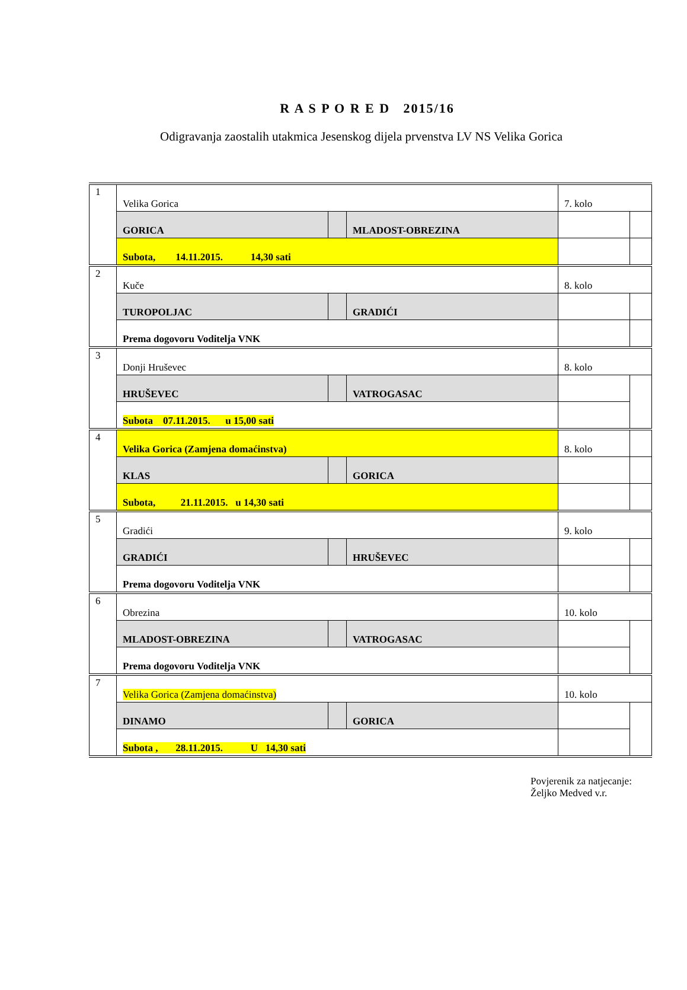R A S P O R E D 2015/16
Odigravanja zaostalih utakmica Jesenskog dijela prvenstva LV NS Velika Gorica
| 1 | Velika Gorica | | | 7. kolo | |
| | GORICA | | MLADOST-OBREZINA | | |
| | Subota, 14.11.2015. 14,30 sati | | | | |
| 2 | Kuče | | | 8. kolo | |
| | TUROPOLJAC | | GRADIĆI | | |
| | Prema dogovoru Voditelja VNK | | | | |
| 3 | Donji Hruševec | | | 8. kolo | |
| | HRUŠEVEC | | VATROGASAC | | |
| | Subota 07.11.2015. u 15,00 sati | | | | |
| 4 | Velika Gorica (Zamjena domaćinstva) | | | 8. kolo | |
| | KLAS | | GORICA | | |
| | Subota, 21.11.2015. u 14,30 sati | | | | |
| 5 | Gradići | | | 9. kolo | |
| | GRADIĆI | | HRUŠEVEC | | |
| | Prema dogovoru Voditelja VNK | | | | |
| 6 | Obrezina | | | 10. kolo | |
| | MLADOST-OBREZINA | | VATROGASAC | | |
| | Prema dogovoru Voditelja VNK | | | | |
| 7 | Velika Gorica (Zamjena domaćinstva) | | | 10. kolo | |
| | DINAMO | | GORICA | | |
| | Subota , 28.11.2015. U 14,30 sati | | | | |
Povjerenik za natjecanje:
Željko Medved v.r.